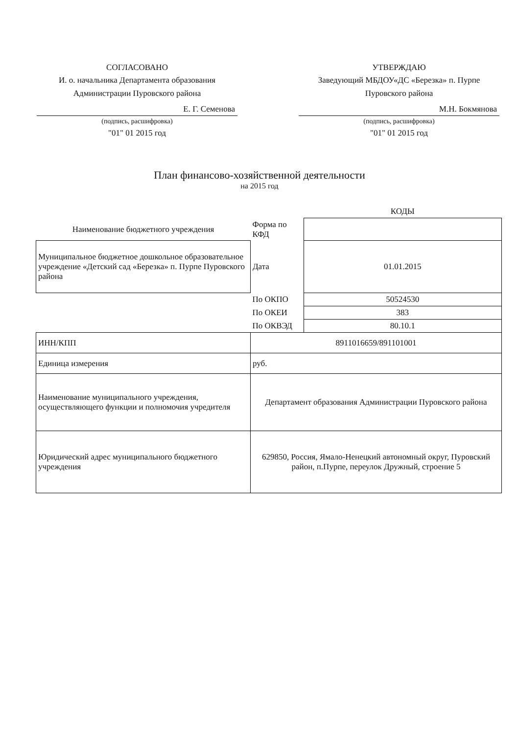СОГЛАСОВАНО
И. о. начальника Департамента образования Администрации Пуровского района
Е. Г. Семенова
(подпись, расшифровка)
"01" 01 2015 год
УТВЕРЖДАЮ
Заведующий МБДОУ«ДС «Березка» п. Пурпе Пуровского района
М.Н. Бокмянова
(подпись, расшифровка)
"01" 01 2015 год
План финансово-хозяйственной деятельности
на 2015 год
| | | КОДЫ |
| Наименование бюджетного учреждения | Форма по КФД | |
| Муниципальное бюджетное дошкольное образовательное учреждение «Детский сад «Березка» п. Пурпе Пуровского района | Дата | 01.01.2015 |
| | По ОКПО | 50524530 |
| | По ОКЕИ | 383 |
| | По ОКВЭД | 80.10.1 |
| ИНН/КПП | 8911016659/891101001 | |
| Единица измерения | руб. | |
| Наименование муниципального учреждения, осуществляющего функции и полномочия учредителя | Департамент образования Администрации Пуровского района | |
| Юридический адрес муниципального бюджетного учреждения | 629850, Россия, Ямало-Ненецкий автономный округ, Пуровский район, п.Пурпе, переулок Дружный, строение 5 | |